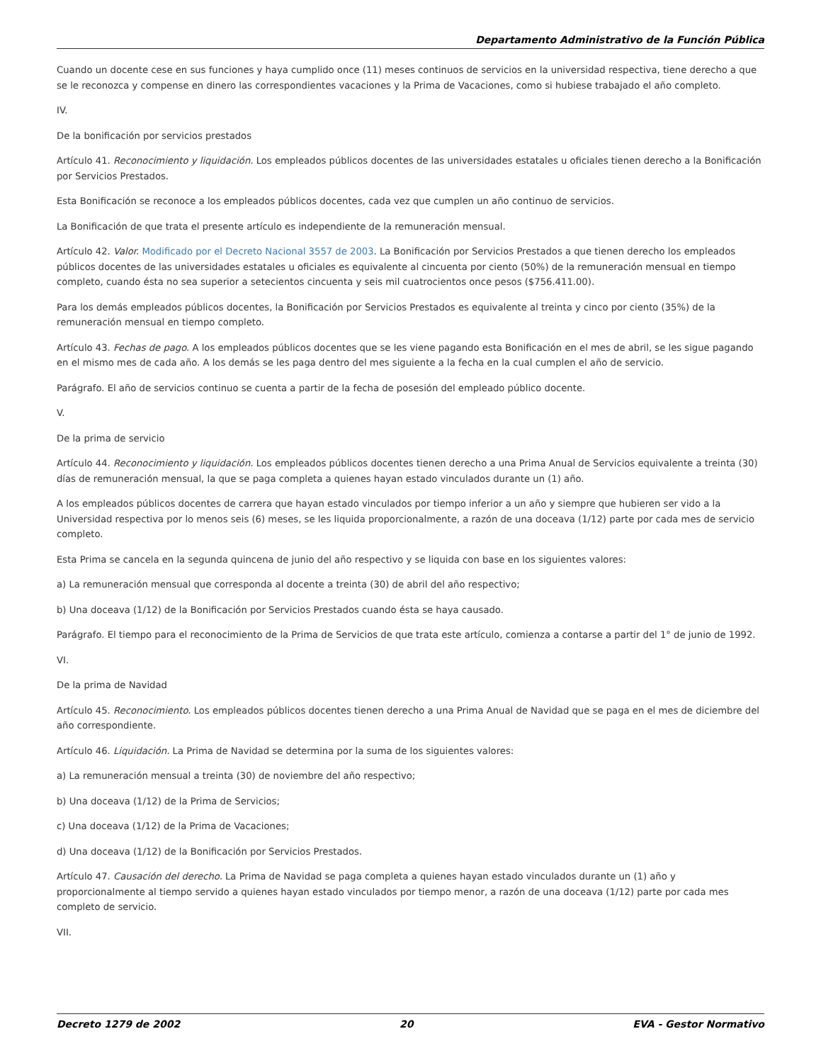Departamento Administrativo de la Función Pública
Cuando un docente cese en sus funciones y haya cumplido once (11) meses continuos de servicios en la universidad respectiva, tiene derecho a que se le reconozca y compense en dinero las correspondientes vacaciones y la Prima de Vacaciones, como si hubiese trabajado el año completo.
IV.
De la bonificación por servicios prestados
Artículo 41. Reconocimiento y liquidación. Los empleados públicos docentes de las universidades estatales u oficiales tienen derecho a la Bonificación por Servicios Prestados.
Esta Bonificación se reconoce a los empleados públicos docentes, cada vez que cumplen un año continuo de servicios.
La Bonificación de que trata el presente artículo es independiente de la remuneración mensual.
Artículo 42. Valor. Modificado por el Decreto Nacional 3557 de 2003. La Bonificación por Servicios Prestados a que tienen derecho los empleados públicos docentes de las universidades estatales u oficiales es equivalente al cincuenta por ciento (50%) de la remuneración mensual en tiempo completo, cuando ésta no sea superior a setecientos cincuenta y seis mil cuatrocientos once pesos ($756.411.00).
Para los demás empleados públicos docentes, la Bonificación por Servicios Prestados es equivalente al treinta y cinco por ciento (35%) de la remuneración mensual en tiempo completo.
Artículo 43. Fechas de pago. A los empleados públicos docentes que se les viene pagando esta Bonificación en el mes de abril, se les sigue pagando en el mismo mes de cada año. A los demás se les paga dentro del mes siguiente a la fecha en la cual cumplen el año de servicio.
Parágrafo. El año de servicios continuo se cuenta a partir de la fecha de posesión del empleado público docente.
V.
De la prima de servicio
Artículo 44. Reconocimiento y liquidación. Los empleados públicos docentes tienen derecho a una Prima Anual de Servicios equivalente a treinta (30) días de remuneración mensual, la que se paga completa a quienes hayan estado vinculados durante un (1) año.
A los empleados públicos docentes de carrera que hayan estado vinculados por tiempo inferior a un año y siempre que hubieren ser vido a la Universidad respectiva por lo menos seis (6) meses, se les liquida proporcionalmente, a razón de una doceava (1/12) parte por cada mes de servicio completo.
Esta Prima se cancela en la segunda quincena de junio del año respectivo y se liquida con base en los siguientes valores:
a) La remuneración mensual que corresponda al docente a treinta (30) de abril del año respectivo;
b) Una doceava (1/12) de la Bonificación por Servicios Prestados cuando ésta se haya causado.
Parágrafo. El tiempo para el reconocimiento de la Prima de Servicios de que trata este artículo, comienza a contarse a partir del 1° de junio de 1992.
VI.
De la prima de Navidad
Artículo 45. Reconocimiento. Los empleados públicos docentes tienen derecho a una Prima Anual de Navidad que se paga en el mes de diciembre del año correspondiente.
Artículo 46. Liquidación. La Prima de Navidad se determina por la suma de los siguientes valores:
a) La remuneración mensual a treinta (30) de noviembre del año respectivo;
b) Una doceava (1/12) de la Prima de Servicios;
c) Una doceava (1/12) de la Prima de Vacaciones;
d) Una doceava (1/12) de la Bonificación por Servicios Prestados.
Artículo 47. Causación del derecho. La Prima de Navidad se paga completa a quienes hayan estado vinculados durante un (1) año y proporcionalmente al tiempo servido a quienes hayan estado vinculados por tiempo menor, a razón de una doceava (1/12) parte por cada mes completo de servicio.
VII.
Decreto 1279 de 2002 20 EVA - Gestor Normativo